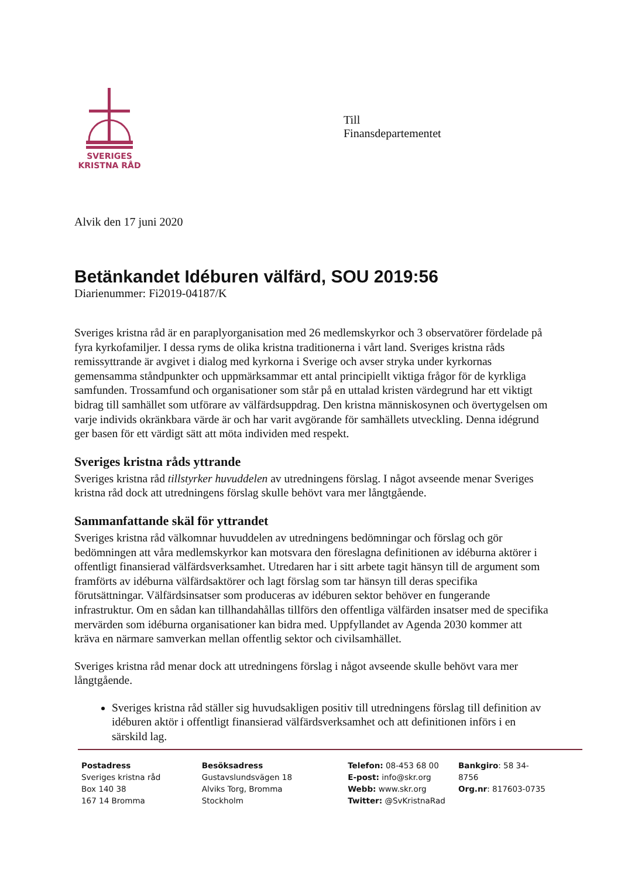SVERIGES
KRISTNA RÅD
Till
Finansdepartementet
Alvik den 17 juni 2020
Betänkandet Idéburen välfärd, SOU 2019:56
Diarienummer: Fi2019-04187/K
Sveriges kristna råd är en paraplyorganisation med 26 medlemskyrkor och 3 observatörer fördelade på fyra kyrkofamiljer. I dessa ryms de olika kristna traditionerna i vårt land. Sveriges kristna råds remissyttrande är avgivet i dialog med kyrkorna i Sverige och avser stryka under kyrkornas gemensamma ståndpunkter och uppmärksammar ett antal principiellt viktiga frågor för de kyrkliga samfunden. Trossamfund och organisationer som står på en uttalad kristen värdegrund har ett viktigt bidrag till samhället som utförare av välfärdsuppdrag. Den kristna människosynen och övertygelsen om varje individs okränkbara värde är och har varit avgörande för samhällets utveckling. Denna idégrund ger basen för ett värdigt sätt att möta individen med respekt.
Sveriges kristna råds yttrande
Sveriges kristna råd tillstyrker huvuddelen av utredningens förslag. I något avseende menar Sveriges kristna råd dock att utredningens förslag skulle behövt vara mer långtgående.
Sammanfattande skäl för yttrandet
Sveriges kristna råd välkomnar huvuddelen av utredningens bedömningar och förslag och gör bedömningen att våra medlemskyrkor kan motsvara den föreslagna definitionen av idéburna aktörer i offentligt finansierad välfärdsverksamhet. Utredaren har i sitt arbete tagit hänsyn till de argument som framförts av idéburna välfärdsaktörer och lagt förslag som tar hänsyn till deras specifika förutsättningar. Välfärdsinsatser som produceras av idéburen sektor behöver en fungerande infrastruktur. Om en sådan kan tillhandahållas tillförs den offentliga välfärden insatser med de specifika mervärden som idéburna organisationer kan bidra med. Uppfyllandet av Agenda 2030 kommer att kräva en närmare samverkan mellan offentlig sektor och civilsamhället.
Sveriges kristna råd menar dock att utredningens förslag i något avseende skulle behövt vara mer långtgående.
Sveriges kristna råd ställer sig huvudsakligen positiv till utredningens förslag till definition av idéburen aktör i offentligt finansierad välfärdsverksamhet och att definitionen införs i en särskild lag.
Postadress
Sveriges kristna råd
Box 140 38
167 14 Bromma
Besöksadress
Gustavslundsvägen 18
Alviks Torg, Bromma
Stockholm
Telefon: 08-453 68 00
E-post: info@skr.org
Webb: www.skr.org
Twitter: @SvKristnaRad
Bankgiro: 58 34-8756
Org.nr: 817603-0735